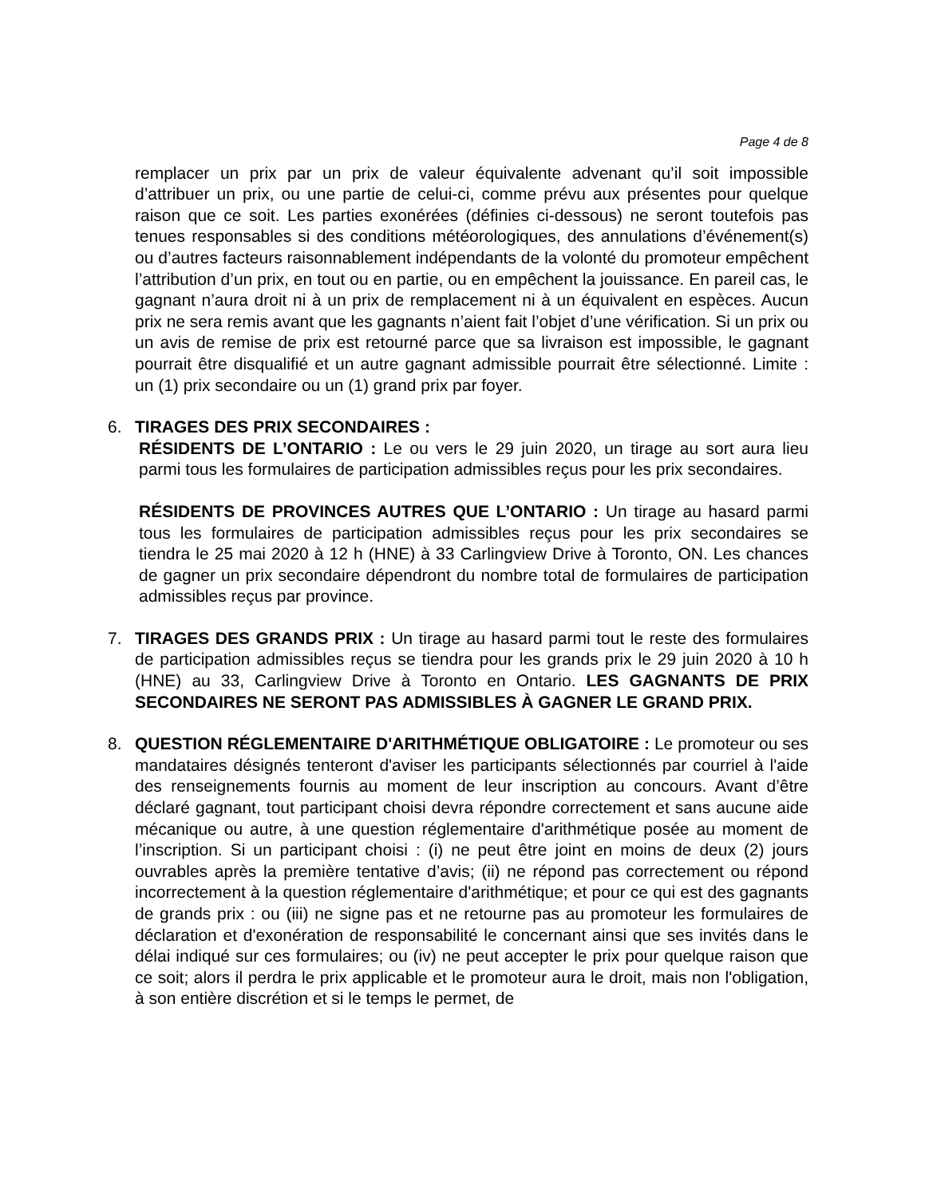Page 4 de 8
remplacer un prix par un prix de valeur équivalente advenant qu’il soit impossible d’attribuer un prix, ou une partie de celui-ci, comme prévu aux présentes pour quelque raison que ce soit. Les parties exonérées (définies ci-dessous) ne seront toutefois pas tenues responsables si des conditions météorologiques, des annulations d’événement(s) ou d’autres facteurs raisonnablement indépendants de la volonté du promoteur empêchent l’attribution d’un prix, en tout ou en partie, ou en empêchent la jouissance. En pareil cas, le gagnant n’aura droit ni à un prix de remplacement ni à un équivalent en espèces. Aucun prix ne sera remis avant que les gagnants n’aient fait l’objet d’une vérification. Si un prix ou un avis de remise de prix est retourné parce que sa livraison est impossible, le gagnant pourrait être disqualifié et un autre gagnant admissible pourrait être sélectionné. Limite : un (1) prix secondaire ou un (1) grand prix par foyer.
6. TIRAGES DES PRIX SECONDAIRES :
RÉSIDENTS DE L’ONTARIO : Le ou vers le 29 juin 2020, un tirage au sort aura lieu parmi tous les formulaires de participation admissibles reçus pour les prix secondaires.
RÉSIDENTS DE PROVINCES AUTRES QUE L’ONTARIO : Un tirage au hasard parmi tous les formulaires de participation admissibles reçus pour les prix secondaires se tiendra le 25 mai 2020 à 12 h (HNE) à 33 Carlingview Drive à Toronto, ON. Les chances de gagner un prix secondaire dépendront du nombre total de formulaires de participation admissibles reçus par province.
7. TIRAGES DES GRANDS PRIX : Un tirage au hasard parmi tout le reste des formulaires de participation admissibles reçus se tiendra pour les grands prix le 29 juin 2020 à 10 h (HNE) au 33, Carlingview Drive à Toronto en Ontario. LES GAGNANTS DE PRIX SECONDAIRES NE SERONT PAS ADMISSIBLES À GAGNER LE GRAND PRIX.
8. QUESTION RÉGLEMENTAIRE D'ARITHMÉTIQUE OBLIGATOIRE : Le promoteur ou ses mandataires désignés tenteront d'aviser les participants sélectionnés par courriel à l'aide des renseignements fournis au moment de leur inscription au concours. Avant d’être déclaré gagnant, tout participant choisi devra répondre correctement et sans aucune aide mécanique ou autre, à une question réglementaire d'arithmétique posée au moment de l’inscription. Si un participant choisi : (i) ne peut être joint en moins de deux (2) jours ouvrables après la première tentative d’avis; (ii) ne répond pas correctement ou répond incorrectement à la question réglementaire d'arithmétique; et pour ce qui est des gagnants de grands prix : ou (iii) ne signe pas et ne retourne pas au promoteur les formulaires de déclaration et d'exonération de responsabilité le concernant ainsi que ses invités dans le délai indiqué sur ces formulaires; ou (iv) ne peut accepter le prix pour quelque raison que ce soit; alors il perdra le prix applicable et le promoteur aura le droit, mais non l'obligation, à son entière discrétion et si le temps le permet, de